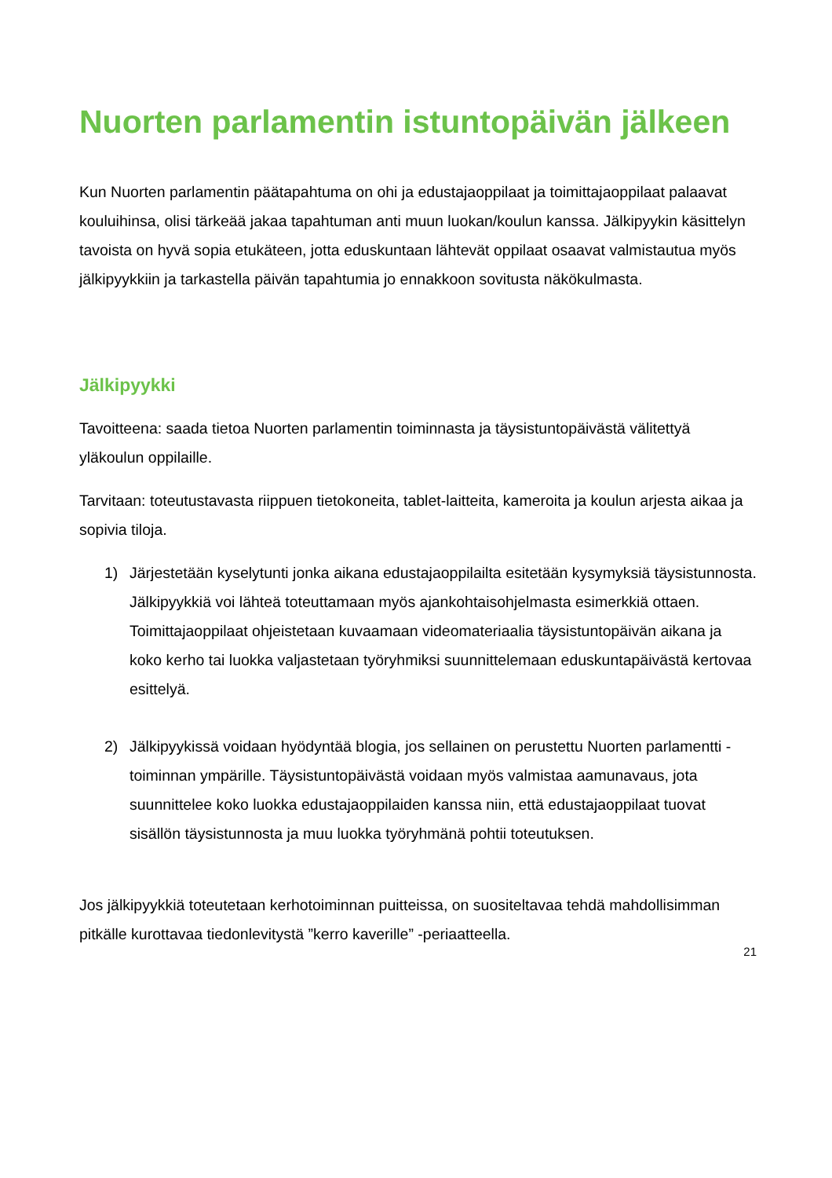Nuorten parlamentin istuntopäivän jälkeen
Kun Nuorten parlamentin päätapahtuma on ohi ja edustajaoppilaat ja toimittajaoppilaat palaavat kouluihinsa, olisi tärkeää jakaa tapahtuman anti muun luokan/koulun kanssa. Jälkipyykin käsittelyn tavoista on hyvä sopia etukäteen, jotta eduskuntaan lähtevät oppilaat osaavat valmistautua myös jälkipyykkiin ja tarkastella päivän tapahtumia jo ennakkoon sovitusta näkökulmasta.
Jälkipyykki
Tavoitteena: saada tietoa Nuorten parlamentin toiminnasta ja täysistuntopäivästä välitettyä yläkoulun oppilaille.
Tarvitaan: toteutustavasta riippuen tietokoneita, tablet-laitteita, kameroita ja koulun arjesta aikaa ja sopivia tiloja.
1) Järjestetään kyselytunti jonka aikana edustajaoppilailta esitetään kysymyksiä täysistunnosta. Jälkipyykkiä voi lähteä toteuttamaan myös ajankohtaisohjelmasta esimerkkiä ottaen. Toimittajaoppilaat ohjeistetaan kuvaamaan videomateriaalia täysistuntopäivän aikana ja koko kerho tai luokka valjastetaan työryhmiksi suunnittelemaan eduskuntapäivästä kertovaa esittelyä.
2) Jälkipyykissä voidaan hyödyntää blogia, jos sellainen on perustettu Nuorten parlamentti -toiminnan ympärille. Täysistuntopäivästä voidaan myös valmistaa aamunavaus, jota suunnittelee koko luokka edustajaoppilaiden kanssa niin, että edustajaoppilaat tuovat sisällön täysistunnosta ja muu luokka työryhmänä pohtii toteutuksen.
Jos jälkipyykkiä toteutetaan kerhotoiminnan puitteissa, on suositeltavaa tehdä mahdollisimman pitkälle kurottavaa tiedonlevitystä ”kerro kaverille” -periaatteella.
21